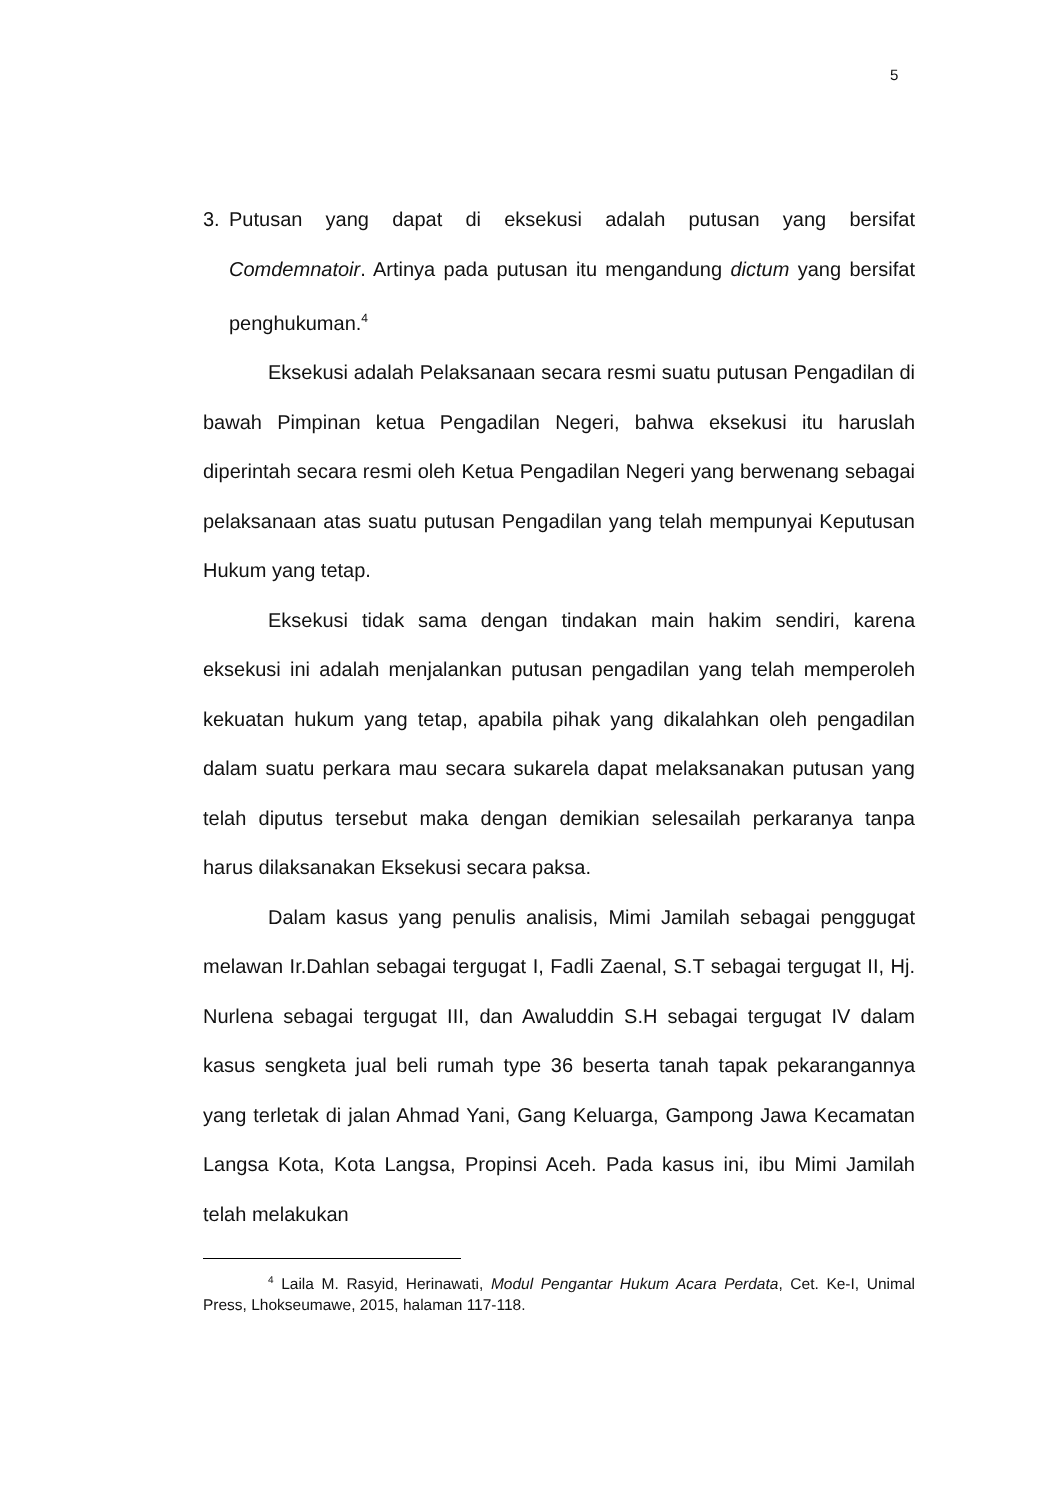5
3. Putusan yang dapat di eksekusi adalah putusan yang bersifat Comdemnatoir. Artinya pada putusan itu mengandung dictum yang bersifat penghukuman.<sup>4</sup>
Eksekusi adalah Pelaksanaan secara resmi suatu putusan Pengadilan di bawah Pimpinan ketua Pengadilan Negeri, bahwa eksekusi itu haruslah diperintah secara resmi oleh Ketua Pengadilan Negeri yang berwenang sebagai pelaksanaan atas suatu putusan Pengadilan yang telah mempunyai Keputusan Hukum yang tetap.
Eksekusi tidak sama dengan tindakan main hakim sendiri, karena eksekusi ini adalah menjalankan putusan pengadilan yang telah memperoleh kekuatan hukum yang tetap, apabila pihak yang dikalahkan oleh pengadilan dalam suatu perkara mau secara sukarela dapat melaksanakan putusan yang telah diputus tersebut maka dengan demikian selesailah perkaranya tanpa harus dilaksanakan Eksekusi secara paksa.
Dalam kasus yang penulis analisis, Mimi Jamilah sebagai penggugat melawan Ir.Dahlan sebagai tergugat I, Fadli Zaenal, S.T sebagai tergugat II, Hj. Nurlena sebagai tergugat III, dan Awaluddin S.H sebagai tergugat IV dalam kasus sengketa jual beli rumah type 36 beserta tanah tapak pekarangannya yang terletak di jalan Ahmad Yani, Gang Keluarga, Gampong Jawa Kecamatan Langsa Kota, Kota Langsa, Propinsi Aceh. Pada kasus ini, ibu Mimi Jamilah telah melakukan
<sup>4</sup> Laila M. Rasyid, Herinawati, Modul Pengantar Hukum Acara Perdata, Cet. Ke-I, Unimal Press, Lhokseumawe, 2015, halaman 117-118.